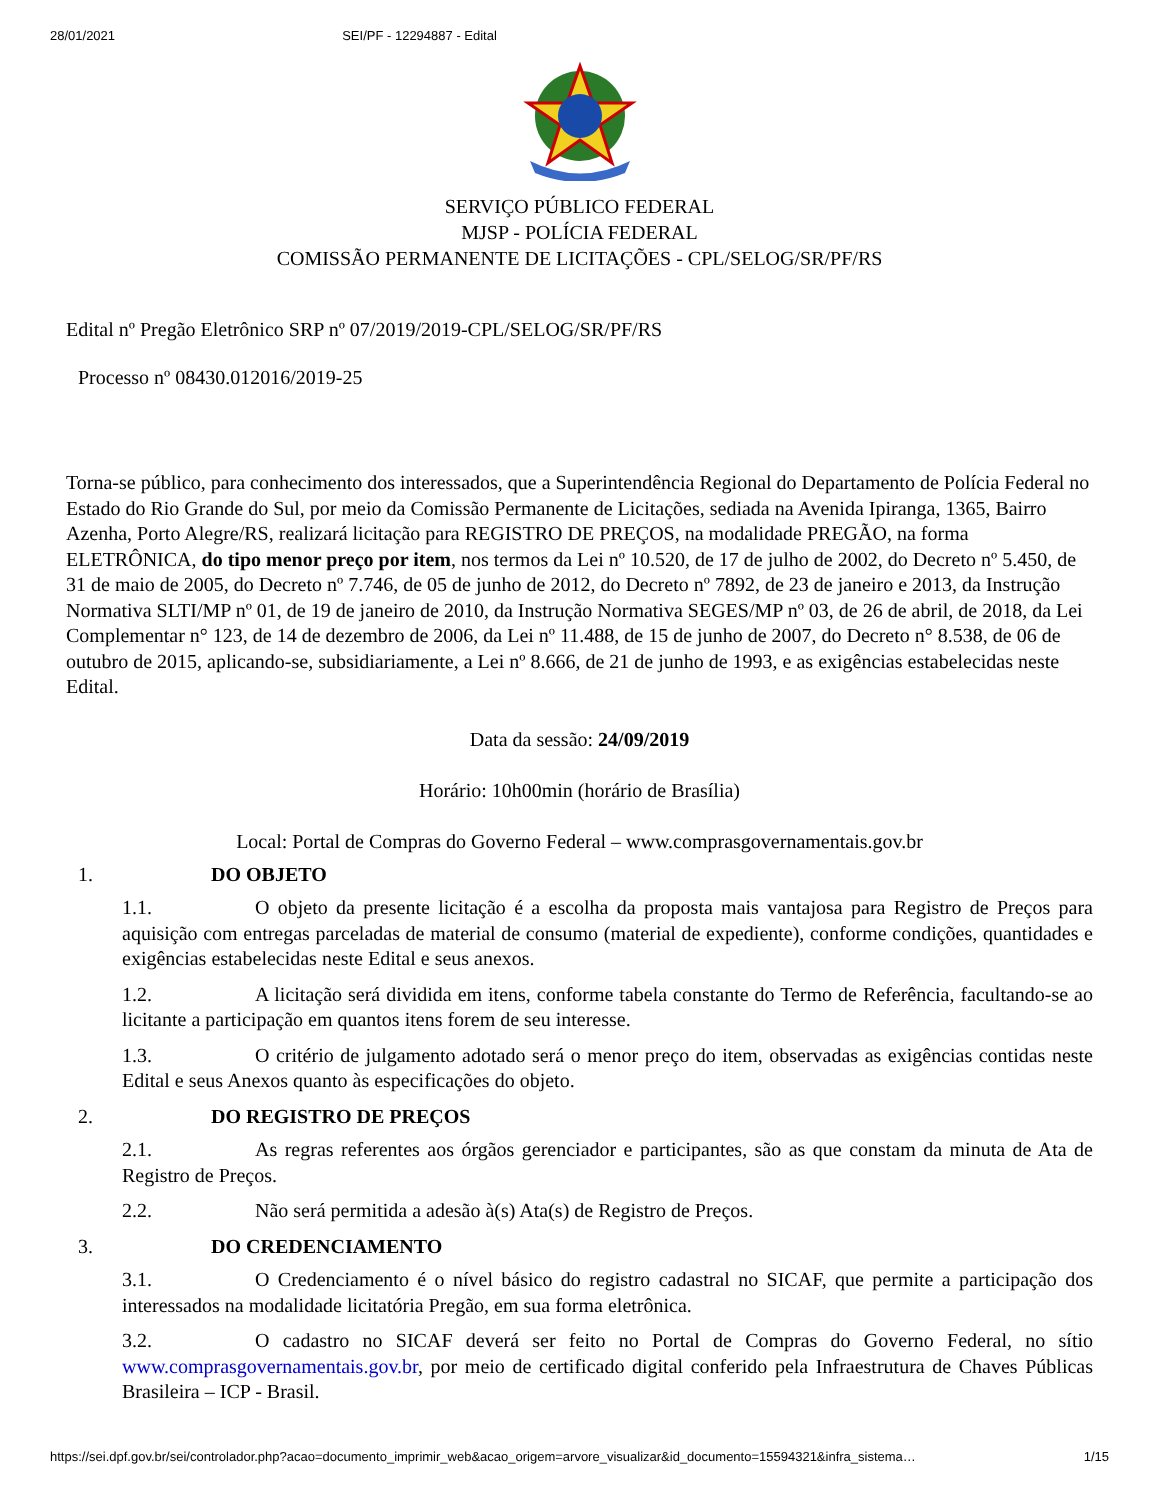28/01/2021 SEI/PF - 12294887 - Edital
SERVIÇO PÚBLICO FEDERAL
MJSP - POLÍCIA FEDERAL
COMISSÃO PERMANENTE DE LICITAÇÕES - CPL/SELOG/SR/PF/RS
Edital nº Pregão Eletrônico SRP nº 07/2019/2019-CPL/SELOG/SR/PF/RS
Processo nº 08430.012016/2019-25
Torna-se público, para conhecimento dos interessados, que a Superintendência Regional do Departamento de Polícia Federal no Estado do Rio Grande do Sul, por meio da Comissão Permanente de Licitações, sediada na Avenida Ipiranga, 1365, Bairro Azenha, Porto Alegre/RS, realizará licitação para REGISTRO DE PREÇOS, na modalidade PREGÃO, na forma ELETRÔNICA, do tipo menor preço por item, nos termos da Lei nº 10.520, de 17 de julho de 2002, do Decreto nº 5.450, de 31 de maio de 2005, do Decreto nº 7.746, de 05 de junho de 2012, do Decreto nº 7892, de 23 de janeiro e 2013, da Instrução Normativa SLTI/MP nº 01, de 19 de janeiro de 2010, da Instrução Normativa SEGES/MP nº 03, de 26 de abril, de 2018, da Lei Complementar n° 123, de 14 de dezembro de 2006, da Lei nº 11.488, de 15 de junho de 2007, do Decreto n° 8.538, de 06 de outubro de 2015, aplicando-se, subsidiariamente, a Lei nº 8.666, de 21 de junho de 1993, e as exigências estabelecidas neste Edital.
Data da sessão: 24/09/2019
Horário: 10h00min (horário de Brasília)
Local: Portal de Compras do Governo Federal – www.comprasgovernamentais.gov.br
1. DO OBJETO
1.1. O objeto da presente licitação é a escolha da proposta mais vantajosa para Registro de Preços para aquisição com entregas parceladas de material de consumo (material de expediente), conforme condições, quantidades e exigências estabelecidas neste Edital e seus anexos.
1.2. A licitação será dividida em itens, conforme tabela constante do Termo de Referência, facultando-se ao licitante a participação em quantos itens forem de seu interesse.
1.3. O critério de julgamento adotado será o menor preço do item, observadas as exigências contidas neste Edital e seus Anexos quanto às especificações do objeto.
2. DO REGISTRO DE PREÇOS
2.1. As regras referentes aos órgãos gerenciador e participantes, são as que constam da minuta de Ata de Registro de Preços.
2.2. Não será permitida a adesão à(s) Ata(s) de Registro de Preços.
3. DO CREDENCIAMENTO
3.1. O Credenciamento é o nível básico do registro cadastral no SICAF, que permite a participação dos interessados na modalidade licitatória Pregão, em sua forma eletrônica.
3.2. O cadastro no SICAF deverá ser feito no Portal de Compras do Governo Federal, no sítio www.comprasgovernamentais.gov.br, por meio de certificado digital conferido pela Infraestrutura de Chaves Públicas Brasileira – ICP - Brasil.
https://sei.dpf.gov.br/sei/controlador.php?acao=documento_imprimir_web&acao_origem=arvore_visualizar&id_documento=15594321&infra_sistema… 1/15